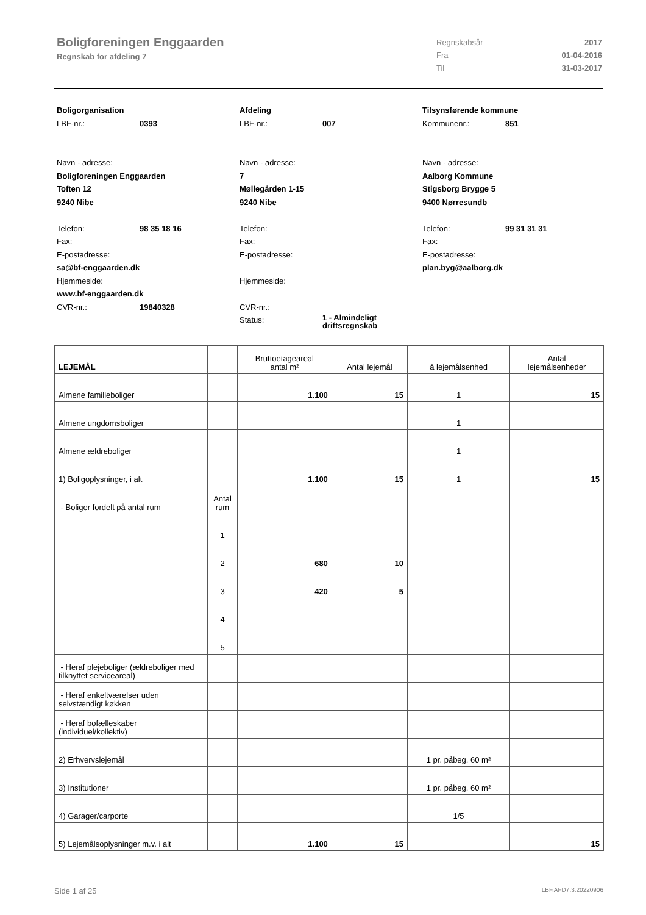Boligforeningen Enggaarden
Regnskab for afdeling 7
| Regnskabsår | 2017 |
| Fra | 01-04-2016 |
| Til | 31-03-2017 |
Boligorganisation
LBF-nr.: 0393
Navn - adresse:
Boligforeningen Enggaarden
Toften 12
9240 Nibe
Telefon: 98 35 18 16
Fax:
E-postadresse:
sa@bf-enggaarden.dk
Hjemmeside:
www.bf-enggaarden.dk
CVR-nr.: 19840328
Afdeling
LBF-nr.: 007
Navn - adresse:
7
Møllegården 1-15
9240 Nibe
Telefon:
Fax:
E-postadresse:
Hjemmeside:
CVR-nr.:
Status: 1 - Almindeligt
driftsregnskab
Tilsynsførende kommune
Kommunenr.: 851
Navn - adresse:
Aalborg Kommune
Stigsborg Brygge 5
9400 Nørresundb
Telefon: 99 31 31 31
Fax:
E-postadresse:
plan.byg@aalborg.dk
| LEJEMÅL | | Bruttoetageareal antal m² | Antal lejemål | á lejemålsenhed | Antal lejemålsenheder |
| --- | --- | --- | --- | --- | --- |
| Almene familieboliger | | 1.100 | 15 | 1 | 15 |
| Almene ungdomsboliger | | | | 1 | |
| Almene ældreboliger | | | | 1 | |
| 1) Boligoplysninger, i alt | | 1.100 | 15 | 1 | 15 |
| - Boliger fordelt på antal rum | Antal rum | | | | |
| | 1 | | | | |
| | 2 | 680 | 10 | | |
| | 3 | 420 | 5 | | |
| | 4 | | | | |
| | 5 | | | | |
| - Heraf plejeboliger (ældreboliger med tilknyttet serviceareal) | | | | | |
| - Heraf enkeltværelser uden selvstændigt køkken | | | | | |
| - Heraf bofælleskaber (individuel/kollektiv) | | | | | |
| 2) Erhvervslejemål | | | | 1 pr. påbeg. 60 m² | |
| 3) Institutioner | | | | 1 pr. påbeg. 60 m² | |
| 4) Garager/carporte | | | | 1/5 | |
| 5) Lejemålsoplysninger m.v. i alt | | 1.100 | 15 | | 15 |
Side 1 af 25 LBF.AFD7.3.20220906